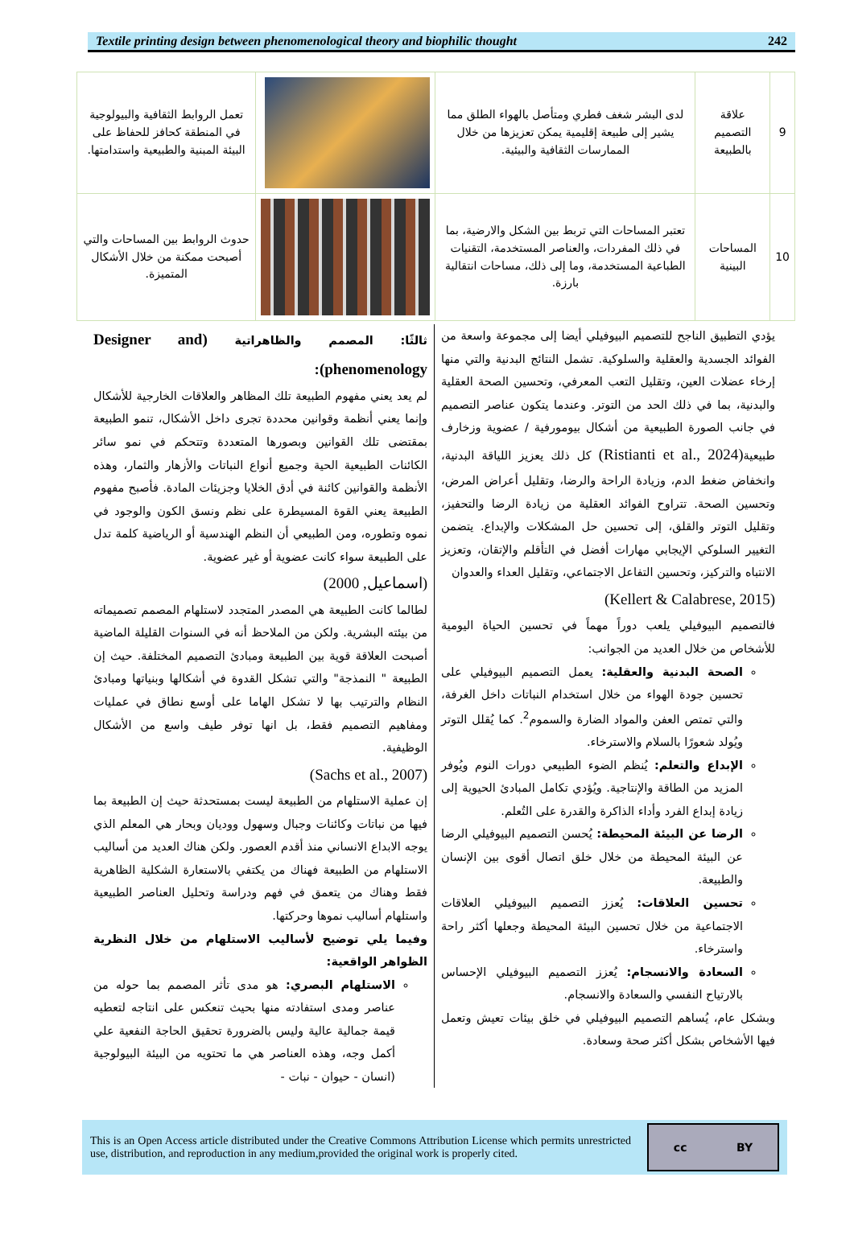Textile printing design between phenomenological theory and biophilic thought 242
| 9 | علاقة التصميم بالطبيعة | لدى البشر شغف فطري ومتأصل بالهواء الطلق مما يشير إلى طبيعة إقليمية يمكن تعزيزها من خلال الممارسات الثقافية والبيئية. | | تعمل الروابط الثقافية والبيولوجية في المنطقة كحافز للحفاظ على البيئة المبنية والطبيعية واستدامتها. |
| 10 | المساحات البينية | تعتبر المساحات التي تربط بين الشكل والارضية، بما في ذلك المفردات، والعناصر المستخدمة، التقنيات الطباعية المستخدمة، وما إلى ذلك، مساحات انتقالية بارزة. | | حدوث الروابط بين المساحات والتي أصبحت ممكنة من خلال الأشكال المتميزة. |
يؤدي التطبيق الناجح للتصميم البيوفيلي أيضا إلى مجموعة واسعة من الفوائد الجسدية والعقلية والسلوكية. تشمل النتائج البدنية والتي منها إرخاء عضلات العين، وتقليل التعب المعرفي، وتحسين الصحة العقلية والبدنية، بما في ذلك الحد من التوتر. وعندما يتكون عناصر التصميم في جانب الصورة الطبيعية من أشكال بيومورفية / عضوية وزخارف طبيعية(Ristianti et al., 2024) كل ذلك يعزيز اللياقة البدنية، وانخفاض ضغط الدم، وزيادة الراحة والرضا، وتقليل أعراض المرض، وتحسين الصحة. تتراوح الفوائد العقلية من زيادة الرضا والتحفيز، وتقليل التوتر والقلق، إلى تحسين حل المشكلات والإبداع. يتضمن التغيير السلوكي الإيجابي مهارات أفضل في التأقلم والإتقان، وتعزيز الانتباه والتركيز، وتحسين التفاعل الاجتماعي، وتقليل العداء والعدوان
(Kellert & Calabrese, 2015)
فالتصميم البيوفيلي يلعب دوراً مهماً في تحسين الحياة اليومية للأشخاص من خلال العديد من الجوانب:
الصحة البدنية والعقلية: يعمل التصميم البيوفيلي على تحسين جودة الهواء من خلال استخدام النباتات داخل الغرفة، والتي تمتص العفن والمواد الضارة والسموم<sup>2</sup>. كما يُقلل التوتر ويُولد شعورًا بالسلام والاسترخاء.
الإبداع والتعلم: يُنظم الضوء الطبيعي دورات النوم ويُوفر المزيد من الطاقة والإنتاجية. ويُؤدي تكامل المبادئ الحيوية إلى زيادة إبداع الفرد وأداء الذاكرة والقدرة على التُعلم.
الرضا عن البيئة المحيطة: يُحسن التصميم البيوفيلي الرضا عن البيئة المحيطة من خلال خلق اتصال أقوى بين الإنسان والطبيعة.
تحسين العلاقات: يُعزز التصميم البيوفيلي العلاقات الاجتماعية من خلال تحسين البيئة المحيطة وجعلها أكثر راحة واسترخاء.
السعادة والانسجام: يُعزز التصميم البيوفيلي الإحساس بالارتياح النفسي والسعادة والانسجام.
وبشكل عام، يُساهم التصميم البيوفيلي في خلق بيئات تعيش وتعمل فيها الأشخاص بشكل أكثر صحة وسعادة.
ثالثًا: المصمم والظاهراتية (Designer and phenomenology):
لم يعد يعني مفهوم الطبيعة تلك المظاهر والعلاقات الخارجية للأشكال وإنما يعني أنظمة وقوانين محددة تجرى داخل الأشكال، تنمو الطبيعة بمقتضى تلك القوانين وبصورها المتعددة وتتحكم في نمو سائر الكائنات الطبيعية الحية وجميع أنواع النباتات والأزهار والثمار، وهذه الأنظمة والقوانين كائنة في أدق الخلايا وجزيئات المادة. فأصبح مفهوم الطبيعة يعني القوة المسيطرة على نظم ونسق الكون والوجود في نموه وتطوره، ومن الطبيعي أن النظم الهندسية أو الرياضية كلمة تدل على الطبيعة سواء كانت عضوية أو غير عضوية.
(اسماعيل, 2000)
لطالما كانت الطبيعة هي المصدر المتجدد لاستلهام المصمم تصميماته من بيئته البشرية. ولكن من الملاحظ أنه في السنوات القليلة الماضية أصبحت العلاقة قوية بين الطبيعة ومبادئ التصميم المختلفة. حيث إن الطبيعة " النمذجة" والتي تشكل القدوة في أشكالها وبنياتها ومبادئ النظام والترتيب بها لا تشكل الهاما على أوسع نطاق في عمليات ومفاهيم التصميم فقط، بل انها توفر طيف واسع من الأشكال الوظيفية.
(Sachs et al., 2007)
إن عملية الاستلهام من الطبيعة ليست بمستحدثة حيث إن الطبيعة بما فيها من نباتات وكائنات وجبال وسهول ووديان وبحار هي المعلم الذي يوجه الابداع الانساني منذ أقدم العصور. ولكن هناك العديد من أساليب الاستلهام من الطبيعة فهناك من يكتفي بالاستعارة الشكلية الظاهرية فقط وهناك من يتعمق في فهم ودراسة وتحليل العناصر الطبيعية واستلهام أساليب نموها وحركتها.
وفيما يلي توضيح لأساليب الاستلهام من خلال النظرية الظواهر الواقعية:
الاستلهام البصري: هو مدى تأثر المصمم بما حوله من عناصر ومدى استفادته منها بحيث تنعكس على انتاجه لتعطيه قيمة جمالية عالية وليس بالضرورة تحقيق الحاجة النفعية علي أكمل وجه، وهذه العناصر هي ما تحتويه من البيئة البيولوجية (انسان - حيوان - نبات -
This is an Open Access article distributed under the Creative Commons Attribution License which permits unrestricted use, distribution, and reproduction in any medium,provided the original work is properly cited.
cc BY